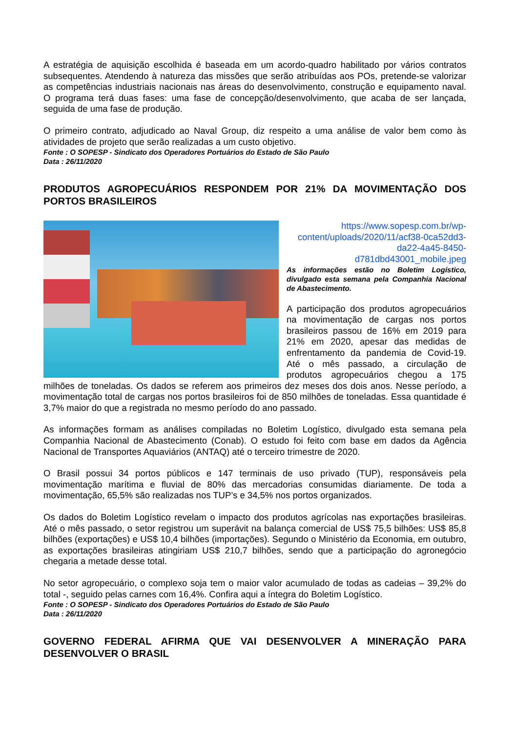A estratégia de aquisição escolhida é baseada em um acordo-quadro habilitado por vários contratos subsequentes. Atendendo à natureza das missões que serão atribuídas aos POs, pretende-se valorizar as competências industriais nacionais nas áreas do desenvolvimento, construção e equipamento naval. O programa terá duas fases: uma fase de concepção/desenvolvimento, que acaba de ser lançada, seguida de uma fase de produção.
O primeiro contrato, adjudicado ao Naval Group, diz respeito a uma análise de valor bem como às atividades de projeto que serão realizadas a um custo objetivo.
Fonte : O SOPESP - Sindicato dos Operadores Portuários do Estado de São Paulo
Data : 26/11/2020
PRODUTOS AGROPECUÁRIOS RESPONDEM POR 21% DA MOVIMENTAÇÃO DOS PORTOS BRASILEIROS
https://www.sopesp.com.br/wp-content/uploads/2020/11/acf38-0ca52dd3-da22-4a45-8450-d781dbd43001_mobile.jpeg
As informações estão no Boletim Logístico, divulgado esta semana pela Companhia Nacional de Abastecimento.
A participação dos produtos agropecuários na movimentação de cargas nos portos brasileiros passou de 16% em 2019 para 21% em 2020, apesar das medidas de enfrentamento da pandemia de Covid-19. Até o mês passado, a circulação de produtos agropecuários chegou a 175 milhões de toneladas. Os dados se referem aos primeiros dez meses dos dois anos. Nesse período, a movimentação total de cargas nos portos brasileiros foi de 850 milhões de toneladas. Essa quantidade é 3,7% maior do que a registrada no mesmo período do ano passado.
As informações formam as análises compiladas no Boletim Logístico, divulgado esta semana pela Companhia Nacional de Abastecimento (Conab). O estudo foi feito com base em dados da Agência Nacional de Transportes Aquaviários (ANTAQ) até o terceiro trimestre de 2020.
O Brasil possui 34 portos públicos e 147 terminais de uso privado (TUP), responsáveis pela movimentação marítima e fluvial de 80% das mercadorias consumidas diariamente. De toda a movimentação, 65,5% são realizadas nos TUP’s e 34,5% nos portos organizados.
Os dados do Boletim Logístico revelam o impacto dos produtos agrícolas nas exportações brasileiras. Até o mês passado, o setor registrou um superávit na balança comercial de US$ 75,5 bilhões: US$ 85,8 bilhões (exportações) e US$ 10,4 bilhões (importações). Segundo o Ministério da Economia, em outubro, as exportações brasileiras atingiriam US$ 210,7 bilhões, sendo que a participação do agronegócio chegaria a metade desse total.
No setor agropecuário, o complexo soja tem o maior valor acumulado de todas as cadeias – 39,2% do total -, seguido pelas carnes com 16,4%. Confira aqui a íntegra do Boletim Logístico.
Fonte : O SOPESP - Sindicato dos Operadores Portuários do Estado de São Paulo
Data : 26/11/2020
GOVERNO FEDERAL AFIRMA QUE VAI DESENVOLVER A MINERAÇÃO PARA DESENVOLVER O BRASIL